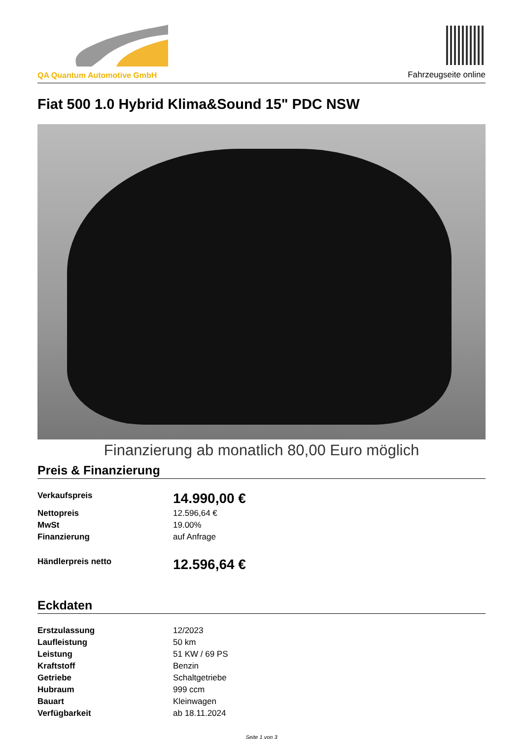QA Quantum Automotive GmbH
Fahrzeugseite online
Fiat 500 1.0 Hybrid Klima&Sound 15" PDC NSW
Finanzierung ab monatlich 80,00 Euro möglich
Preis & Finanzierung
| Verkaufspreis | 14.990,00 € |
| Nettopreis | 12.596,64 € |
| MwSt | 19.00% |
| Finanzierung | auf Anfrage |
| Händlerpreis netto | 12.596,64 € |
Eckdaten
| Erstzulassung | 12/2023 |
| Laufleistung | 50 km |
| Leistung | 51 KW / 69 PS |
| Kraftstoff | Benzin |
| Getriebe | Schaltgetriebe |
| Hubraum | 999 ccm |
| Bauart | Kleinwagen |
| Verfügbarkeit | ab 18.11.2024 |
Seite 1 von 3